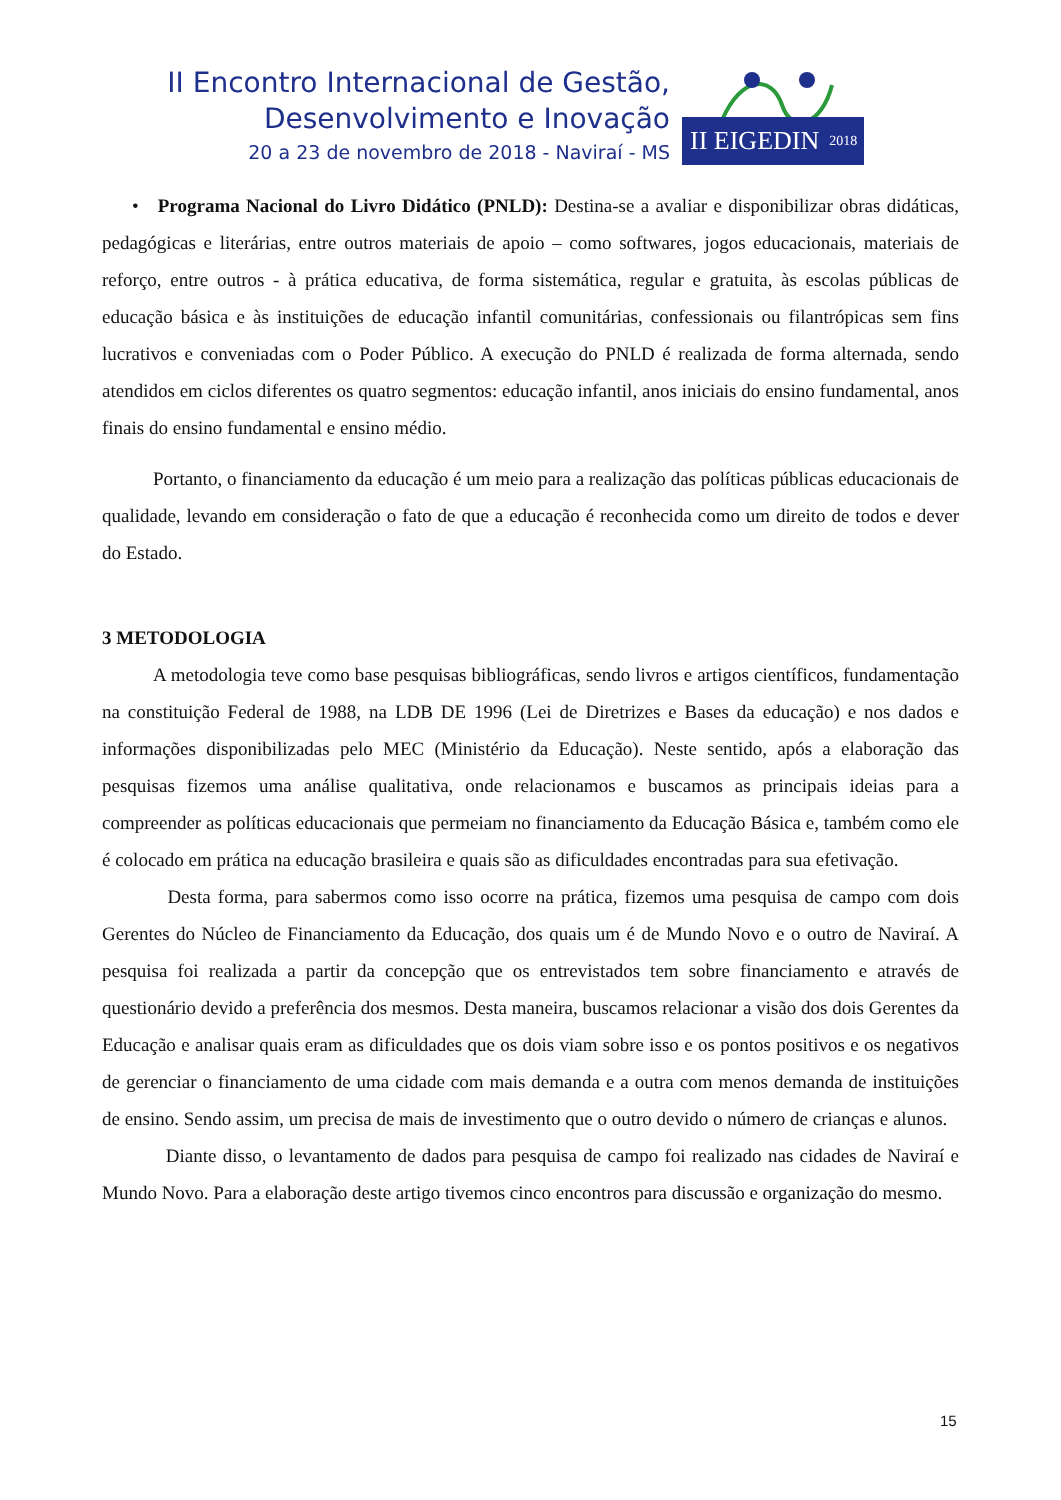II Encontro Internacional de Gestão,
Desenvolvimento e Inovação
20 a 23 de novembro de 2018 - Naviraí - MS
II EIGEDIN 2018
• Programa Nacional do Livro Didático (PNLD): Destina-se a avaliar e disponibilizar obras didáticas, pedagógicas e literárias, entre outros materiais de apoio – como softwares, jogos educacionais, materiais de reforço, entre outros - à prática educativa, de forma sistemática, regular e gratuita, às escolas públicas de educação básica e às instituições de educação infantil comunitárias, confessionais ou filantrópicas sem fins lucrativos e conveniadas com o Poder Público. A execução do PNLD é realizada de forma alternada, sendo atendidos em ciclos diferentes os quatro segmentos: educação infantil, anos iniciais do ensino fundamental, anos finais do ensino fundamental e ensino médio.
Portanto, o financiamento da educação é um meio para a realização das políticas públicas educacionais de qualidade, levando em consideração o fato de que a educação é reconhecida como um direito de todos e dever do Estado.
3 METODOLOGIA
A metodologia teve como base pesquisas bibliográficas, sendo livros e artigos científicos, fundamentação na constituição Federal de 1988, na LDB DE 1996 (Lei de Diretrizes e Bases da educação) e nos dados e informações disponibilizadas pelo MEC (Ministério da Educação). Neste sentido, após a elaboração das pesquisas fizemos uma análise qualitativa, onde relacionamos e buscamos as principais ideias para a compreender as políticas educacionais que permeiam no financiamento da Educação Básica e, também como ele é colocado em prática na educação brasileira e quais são as dificuldades encontradas para sua efetivação.
Desta forma, para sabermos como isso ocorre na prática, fizemos uma pesquisa de campo com dois Gerentes do Núcleo de Financiamento da Educação, dos quais um é de Mundo Novo e o outro de Naviraí. A pesquisa foi realizada a partir da concepção que os entrevistados tem sobre financiamento e através de questionário devido a preferência dos mesmos. Desta maneira, buscamos relacionar a visão dos dois Gerentes da Educação e analisar quais eram as dificuldades que os dois viam sobre isso e os pontos positivos e os negativos de gerenciar o financiamento de uma cidade com mais demanda e a outra com menos demanda de instituições de ensino. Sendo assim, um precisa de mais de investimento que o outro devido o número de crianças e alunos.
Diante disso, o levantamento de dados para pesquisa de campo foi realizado nas cidades de Naviraí e Mundo Novo. Para a elaboração deste artigo tivemos cinco encontros para discussão e organização do mesmo.
15